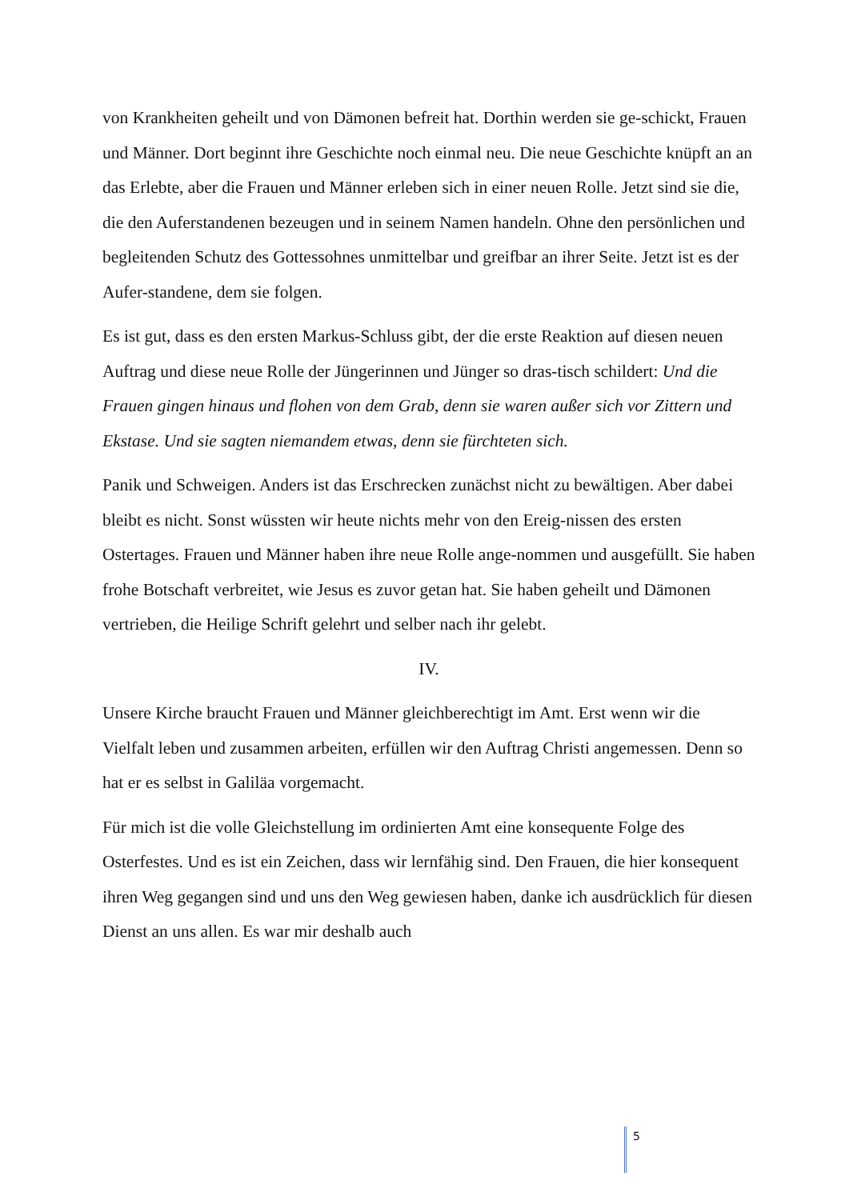von Krankheiten geheilt und von Dämonen befreit hat. Dorthin werden sie ge-schickt, Frauen und Männer. Dort beginnt ihre Geschichte noch einmal neu. Die neue Geschichte knüpft an an das Erlebte, aber die Frauen und Männer erleben sich in einer neuen Rolle. Jetzt sind sie die, die den Auferstandenen bezeugen und in seinem Namen handeln. Ohne den persönlichen und begleitenden Schutz des Gottessohnes unmittelbar und greifbar an ihrer Seite. Jetzt ist es der Aufer-standene, dem sie folgen.
Es ist gut, dass es den ersten Markus-Schluss gibt, der die erste Reaktion auf diesen neuen Auftrag und diese neue Rolle der Jüngerinnen und Jünger so dras-tisch schildert: Und die Frauen gingen hinaus und flohen von dem Grab, denn sie waren außer sich vor Zittern und Ekstase. Und sie sagten niemandem etwas, denn sie fürchteten sich.
Panik und Schweigen. Anders ist das Erschrecken zunächst nicht zu bewältigen. Aber dabei bleibt es nicht. Sonst wüssten wir heute nichts mehr von den Ereig-nissen des ersten Ostertages. Frauen und Männer haben ihre neue Rolle ange-nommen und ausgefüllt. Sie haben frohe Botschaft verbreitet, wie Jesus es zuvor getan hat. Sie haben geheilt und Dämonen vertrieben, die Heilige Schrift gelehrt und selber nach ihr gelebt.
IV.
Unsere Kirche braucht Frauen und Männer gleichberechtigt im Amt. Erst wenn wir die Vielfalt leben und zusammen arbeiten, erfüllen wir den Auftrag Christi angemessen. Denn so hat er es selbst in Galiläa vorgemacht.
Für mich ist die volle Gleichstellung im ordinierten Amt eine konsequente Folge des Osterfestes. Und es ist ein Zeichen, dass wir lernfähig sind. Den Frauen, die hier konsequent ihren Weg gegangen sind und uns den Weg gewiesen haben, danke ich ausdrücklich für diesen Dienst an uns allen. Es war mir deshalb auch
5